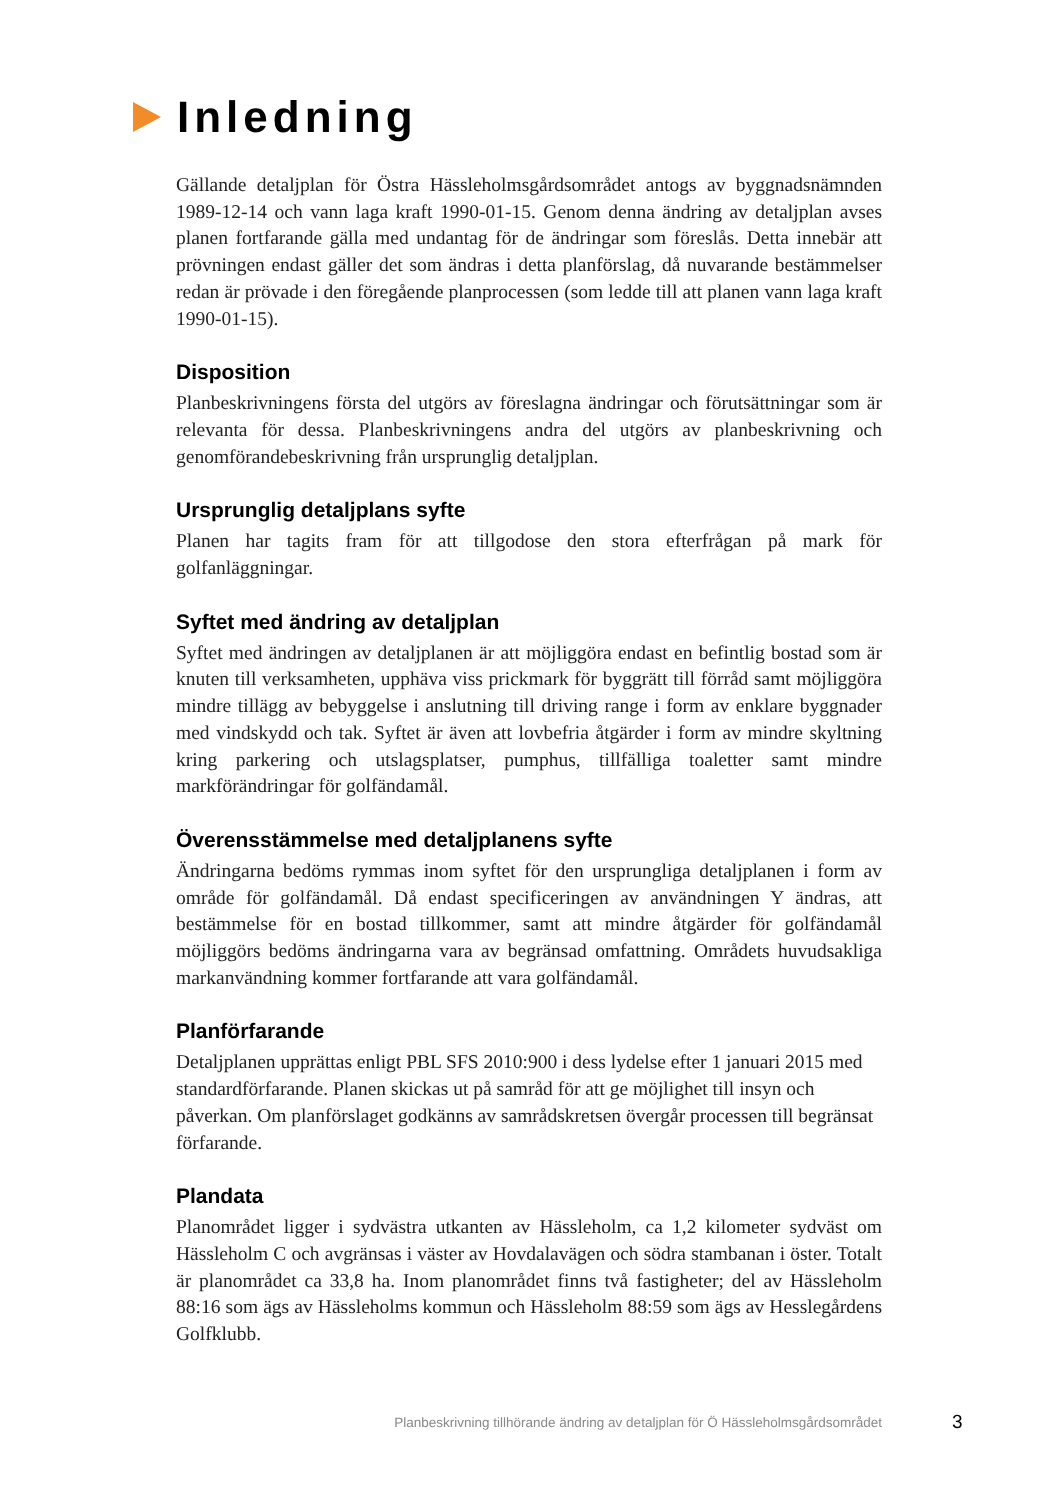Inledning
Gällande detaljplan för Östra Hässleholmsgårdsområdet antogs av byggnadsnämnden 1989-12-14 och vann laga kraft 1990-01-15. Genom denna ändring av detaljplan avses planen fortfarande gälla med undantag för de ändringar som föreslås. Detta innebär att prövningen endast gäller det som ändras i detta planförslag, då nuvarande bestämmelser redan är prövade i den föregående planprocessen (som ledde till att planen vann laga kraft 1990-01-15).
Disposition
Planbeskrivningens första del utgörs av föreslagna ändringar och förutsättningar som är relevanta för dessa. Planbeskrivningens andra del utgörs av planbeskrivning och genomförandebeskrivning från ursprunglig detaljplan.
Ursprunglig detaljplans syfte
Planen har tagits fram för att tillgodose den stora efterfrågan på mark för golfanläggningar.
Syftet med ändring av detaljplan
Syftet med ändringen av detaljplanen är att möjliggöra endast en befintlig bostad som är knuten till verksamheten, upphäva viss prickmark för byggrätt till förråd samt möjliggöra mindre tillägg av bebyggelse i anslutning till driving range i form av enklare byggnader med vindskydd och tak. Syftet är även att lovbefria åtgärder i form av mindre skyltning kring parkering och utslagsplatser, pumphus, tillfälliga toaletter samt mindre markförändringar för golfändamål.
Överensstämmelse med detaljplanens syfte
Ändringarna bedöms rymmas inom syftet för den ursprungliga detaljplanen i form av område för golfändamål. Då endast specificeringen av användningen Y ändras, att bestämmelse för en bostad tillkommer, samt att mindre åtgärder för golfändamål möjliggörs bedöms ändringarna vara av begränsad omfattning. Områdets huvudsakliga markanvändning kommer fortfarande att vara golfändamål.
Planförfarande
Detaljplanen upprättas enligt PBL SFS 2010:900 i dess lydelse efter 1 januari 2015 med standardförfarande. Planen skickas ut på samråd för att ge möjlighet till insyn och påverkan. Om planförslaget godkänns av samrådskretsen övergår processen till begränsat förfarande.
Plandata
Planområdet ligger i sydvästra utkanten av Hässleholm, ca 1,2 kilometer sydväst om Hässleholm C och avgränsas i väster av Hovdalavägen och södra stambanan i öster. Totalt är planområdet ca 33,8 ha. Inom planområdet finns två fastigheter; del av Hässleholm 88:16 som ägs av Hässleholms kommun och Hässleholm 88:59 som ägs av Hesslegårdens Golfklubb.
Planbeskrivning tillhörande ändring av detaljplan för Ö Hässleholmsgårdsområdet 3